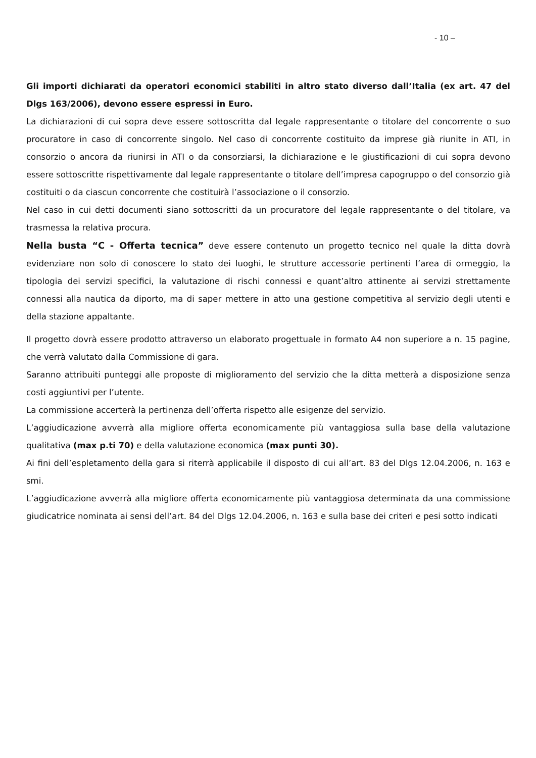- 10 –
Gli importi dichiarati da operatori economici stabiliti in altro stato diverso dall’Italia (ex art. 47 del Dlgs 163/2006), devono essere espressi in Euro.
La dichiarazioni di cui sopra deve essere sottoscritta dal legale rappresentante o titolare del concorrente o suo procuratore in caso di concorrente singolo. Nel caso di concorrente costituito da imprese già riunite in ATI, in consorzio o ancora da riunirsi in ATI o da consorziarsi, la dichiarazione e le giustificazioni di cui sopra devono essere sottoscritte rispettivamente dal legale rappresentante o titolare dell’impresa capogruppo o del consorzio già costituiti o da ciascun concorrente che costituirà l’associazione o il consorzio.
Nel caso in cui detti documenti siano sottoscritti da un procuratore del legale rappresentante o del titolare, va trasmessa la relativa procura.
Nella busta “C - Offerta tecnica” deve essere contenuto un progetto tecnico nel quale la ditta dovrà evidenziare non solo di conoscere lo stato dei luoghi, le strutture accessorie pertinenti l’area di ormeggio, la tipologia dei servizi specifici, la valutazione di rischi connessi e quant’altro attinente ai servizi strettamente connessi alla nautica da diporto, ma di saper mettere in atto una gestione competitiva al servizio degli utenti e della stazione appaltante.
Il progetto dovrà essere prodotto attraverso un elaborato progettuale in formato A4 non superiore a n. 15 pagine, che verrà valutato dalla Commissione di gara.
Saranno attribuiti punteggi alle proposte di miglioramento del servizio che la ditta metterà a disposizione senza costi aggiuntivi per l’utente.
La commissione accerterà la pertinenza dell’offerta rispetto alle esigenze del servizio.
L’aggiudicazione avverrà alla migliore offerta economicamente più vantaggiosa sulla base della valutazione qualitativa (max p.ti 70) e della valutazione economica (max punti 30).
Ai fini dell’espletamento della gara si riterrà applicabile il disposto di cui all’art. 83 del Dlgs 12.04.2006, n. 163 e smi.
L’aggiudicazione avverrà alla migliore offerta economicamente più vantaggiosa determinata da una commissione giudicatrice nominata ai sensi dell’art. 84 del Dlgs 12.04.2006, n. 163 e sulla base dei criteri e pesi sotto indicati